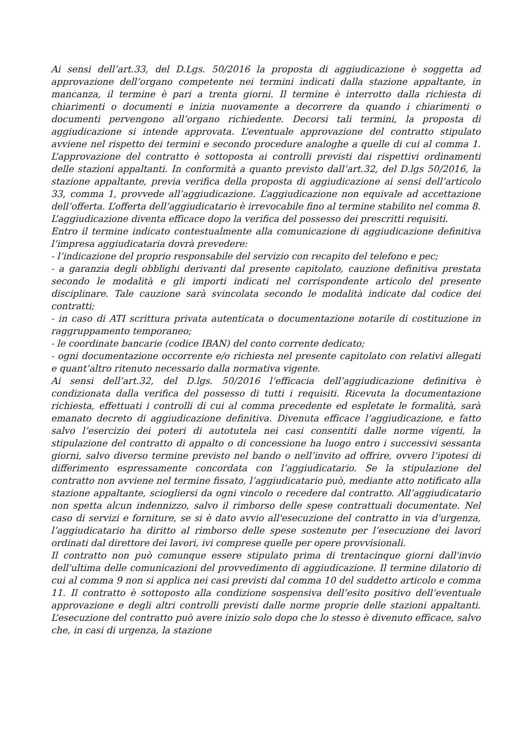Ai sensi dell’art.33, del D.Lgs. 50/2016 la proposta di aggiudicazione è soggetta ad approvazione dell’organo competente nei termini indicati dalla stazione appaltante, in mancanza, il termine è pari a trenta giorni. Il termine è interrotto dalla richiesta di chiarimenti o documenti e inizia nuovamente a decorrere da quando i chiarimenti o documenti pervengono all’organo richiedente. Decorsi tali termini, la proposta di aggiudicazione si intende approvata. L’eventuale approvazione del contratto stipulato avviene nel rispetto dei termini e secondo procedure analoghe a quelle di cui al comma 1. L’approvazione del contratto è sottoposta ai controlli previsti dai rispettivi ordinamenti delle stazioni appaltanti. In conformità a quanto previsto dall’art.32, del D.lgs 50/2016, la stazione appaltante, previa verifica della proposta di aggiudicazione ai sensi dell’articolo 33, comma 1, provvede all’aggiudicazione. L’aggiudicazione non equivale ad accettazione dell’offerta. L’offerta dell’aggiudicatario è irrevocabile fino al termine stabilito nel comma 8.
L’aggiudicazione diventa efficace dopo la verifica del possesso dei prescritti requisiti.
Entro il termine indicato contestualmente alla comunicazione di aggiudicazione definitiva l’impresa aggiudicataria dovrà prevedere:
- l’indicazione del proprio responsabile del servizio con recapito del telefono e pec;
- a garanzia degli obblighi derivanti dal presente capitolato, cauzione definitiva prestata secondo le modalità e gli importi indicati nel corrispondente articolo del presente disciplinare. Tale cauzione sarà svincolata secondo le modalità indicate dal codice dei contratti;
- in caso di ATI scrittura privata autenticata o documentazione notarile di costituzione in raggruppamento temporaneo;
- le coordinate bancarie (codice IBAN) del conto corrente dedicato;
- ogni documentazione occorrente e/o richiesta nel presente capitolato con relativi allegati e quant’altro ritenuto necessario dalla normativa vigente.
Ai sensi dell’art.32, del D.lgs. 50/2016 l’efficacia dell’aggiudicazione definitiva è condizionata dalla verifica del possesso di tutti i requisiti. Ricevuta la documentazione richiesta, effettuati i controlli di cui al comma precedente ed espletate le formalità, sarà emanato decreto di aggiudicazione definitiva. Divenuta efficace l’aggiudicazione, e fatto salvo l’esercizio dei poteri di autotutela nei casi consentiti dalle norme vigenti, la stipulazione del contratto di appalto o di concessione ha luogo entro i successivi sessanta giorni, salvo diverso termine previsto nel bando o nell’invito ad offrire, ovvero l’ipotesi di differimento espressamente concordata con l’aggiudicatario. Se la stipulazione del contratto non avviene nel termine fissato, l’aggiudicatario può, mediante atto notificato alla stazione appaltante, sciogliersi da ogni vincolo o recedere dal contratto. All’aggiudicatario non spetta alcun indennizzo, salvo il rimborso delle spese contrattuali documentate. Nel caso di servizi e forniture, se si è dato avvio all'esecuzione del contratto in via d'urgenza, l’aggiudicatario ha diritto al rimborso delle spese sostenute per l’esecuzione dei lavori ordinati dal direttore dei lavori, ivi comprese quelle per opere provvisionali.
Il contratto non può comunque essere stipulato prima di trentacinque giorni dall'invio dell'ultima delle comunicazioni del provvedimento di aggiudicazione. Il termine dilatorio di cui al comma 9 non si applica nei casi previsti dal comma 10 del suddetto articolo e comma 11. Il contratto è sottoposto alla condizione sospensiva dell’esito positivo dell’eventuale approvazione e degli altri controlli previsti dalle norme proprie delle stazioni appaltanti. L’esecuzione del contratto può avere inizio solo dopo che lo stesso è divenuto efficace, salvo che, in casi di urgenza, la stazione